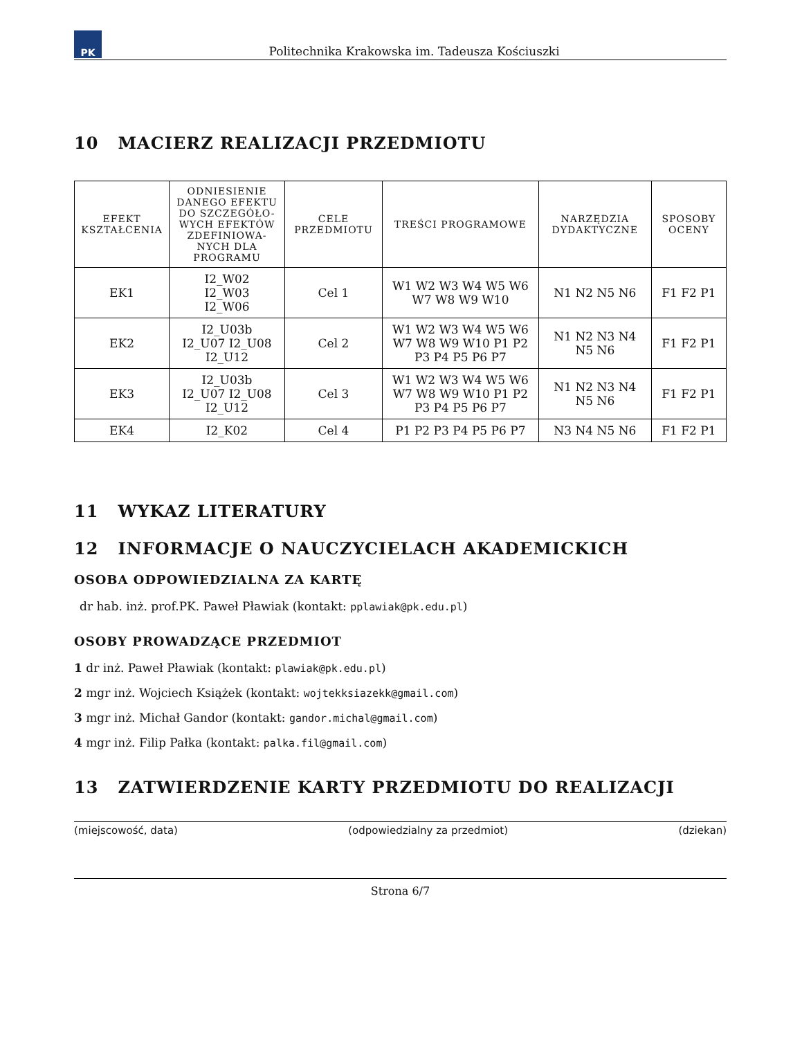PK
Politechnika Krakowska im. Tadeusza Kościuszki
10 MACIERZ REALIZACJI PRZEDMIOTU
| EFEKT KSZTAŁCENIA | ODNIESIENIE DANEGO EFEKTU DO SZCZEGÓŁO-WYCH EFEKTÓW ZDEFINIOWA-NYCH DLA PROGRAMU | CELE PRZEDMIOTU | TREŚCI PROGRAMOWE | NARZĘDZIA DYDAKTYCZNE | SPOSOBY OCENY |
| --- | --- | --- | --- | --- | --- |
| EK1 | I2_W02 I2_W03 I2_W06 | Cel 1 | W1 W2 W3 W4 W5 W6 W7 W8 W9 W10 | N1 N2 N5 N6 | F1 F2 P1 |
| EK2 | I2_U03b I2_U07 I2_U08 I2_U12 | Cel 2 | W1 W2 W3 W4 W5 W6 W7 W8 W9 W10 P1 P2 P3 P4 P5 P6 P7 | N1 N2 N3 N4 N5 N6 | F1 F2 P1 |
| EK3 | I2_U03b I2_U07 I2_U08 I2_U12 | Cel 3 | W1 W2 W3 W4 W5 W6 W7 W8 W9 W10 P1 P2 P3 P4 P5 P6 P7 | N1 N2 N3 N4 N5 N6 | F1 F2 P1 |
| EK4 | I2_K02 | Cel 4 | P1 P2 P3 P4 P5 P6 P7 | N3 N4 N5 N6 | F1 F2 P1 |
11 WYKAZ LITERATURY
12 INFORMACJE O NAUCZYCIELACH AKADEMICKICH
OSOBA ODPOWIEDZIALNA ZA KARTĘ
dr hab. inż. prof.PK. Paweł Pławiak (kontakt: pplawiak@pk.edu.pl)
OSOBY PROWADZĄCE PRZEDMIOT
1 dr inż. Paweł Pławiak (kontakt: plawiak@pk.edu.pl)
2 mgr inż. Wojciech Książek (kontakt: wojtekksiazekk@gmail.com)
3 mgr inż. Michał Gandor (kontakt: gandor.michal@gmail.com)
4 mgr inż. Filip Pałka (kontakt: palka.fil@gmail.com)
13 ZATWIERDZENIE KARTY PRZEDMIOTU DO REALIZACJI
(miejscowość, data) (odpowiedzialny za przedmiot) (dziekan)
Strona 6/7